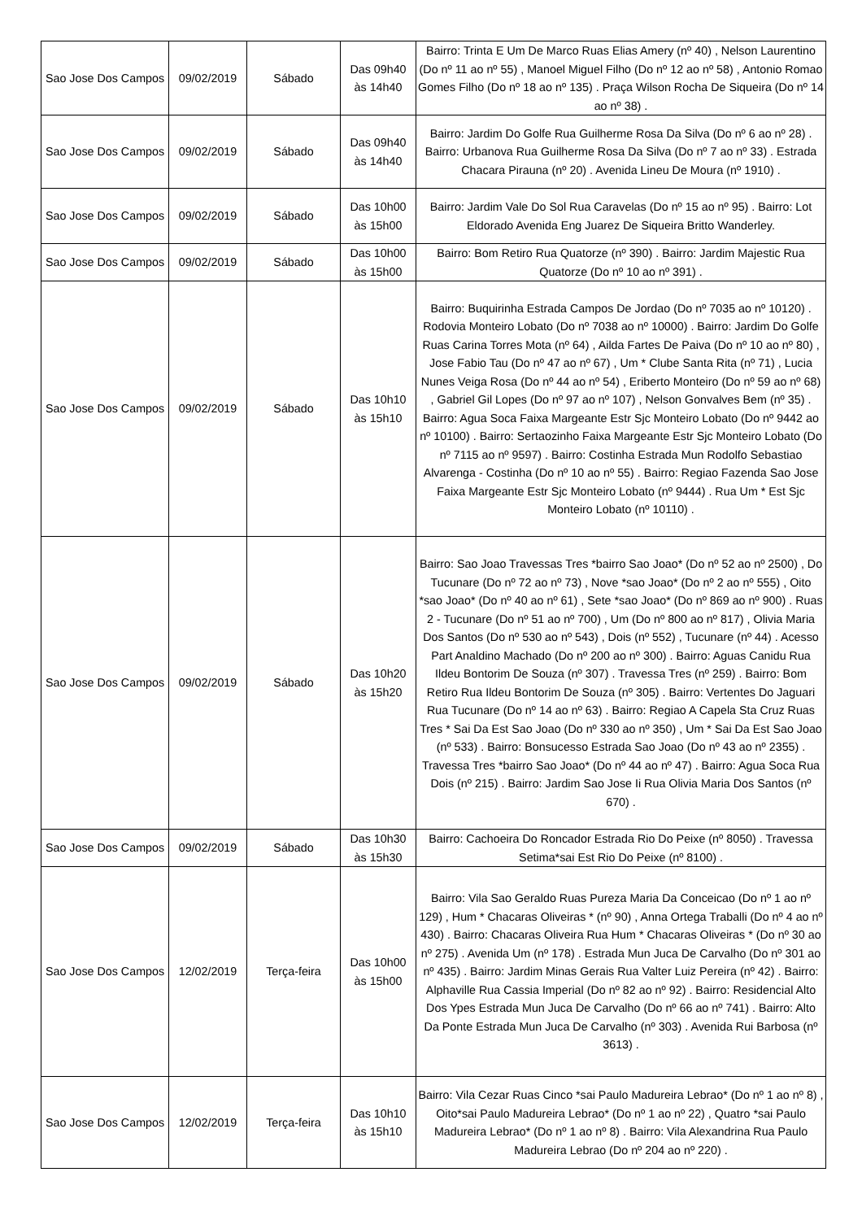| Sao Jose Dos Campos | 09/02/2019 | Sábado | Das 09h40 às 14h40 | Bairro: Trinta E Um De Marco Ruas Elias Amery (nº 40) , Nelson Laurentino (Do nº 11 ao nº 55) , Manoel Miguel Filho (Do nº 12 ao nº 58) , Antonio Romao Gomes Filho (Do nº 18 ao nº 135) . Praça Wilson Rocha De Siqueira (Do nº 14 ao nº 38) . |
| Sao Jose Dos Campos | 09/02/2019 | Sábado | Das 09h40 às 14h40 | Bairro: Jardim Do Golfe Rua Guilherme Rosa Da Silva (Do nº 6 ao nº 28) . Bairro: Urbanova Rua Guilherme Rosa Da Silva (Do nº 7 ao nº 33) . Estrada Chacara Pirauna (nº 20) . Avenida Lineu De Moura (nº 1910) . |
| Sao Jose Dos Campos | 09/02/2019 | Sábado | Das 10h00 às 15h00 | Bairro: Jardim Vale Do Sol Rua Caravelas (Do nº 15 ao nº 95) . Bairro: Lot Eldorado Avenida Eng Juarez De Siqueira Britto Wanderley. |
| Sao Jose Dos Campos | 09/02/2019 | Sábado | Das 10h00 às 15h00 | Bairro: Bom Retiro Rua Quatorze (nº 390) . Bairro: Jardim Majestic Rua Quatorze (Do nº 10 ao nº 391) . |
| Sao Jose Dos Campos | 09/02/2019 | Sábado | Das 10h10 às 15h10 | Bairro: Buquirinha Estrada Campos De Jordao (Do nº 7035 ao nº 10120) . Rodovia Monteiro Lobato (Do nº 7038 ao nº 10000) . Bairro: Jardim Do Golfe Ruas Carina Torres Mota (nº 64) , Ailda Fartes De Paiva (Do nº 10 ao nº 80) , Jose Fabio Tau (Do nº 47 ao nº 67) , Um * Clube Santa Rita (nº 71) , Lucia Nunes Veiga Rosa (Do nº 44 ao nº 54) , Eriberto Monteiro (Do nº 59 ao nº 68) , Gabriel Gil Lopes (Do nº 97 ao nº 107) , Nelson Gonvalves Bem (nº 35) . Bairro: Agua Soca Faixa Margeante Estr Sjc Monteiro Lobato (Do nº 9442 ao nº 10100) . Bairro: Sertaozinho Faixa Margeante Estr Sjc Monteiro Lobato (Do nº 7115 ao nº 9597) . Bairro: Costinha Estrada Mun Rodolfo Sebastiao Alvarenga - Costinha (Do nº 10 ao nº 55) . Bairro: Regiao Fazenda Sao Jose Faixa Margeante Estr Sjc Monteiro Lobato (nº 9444) . Rua Um * Est Sjc Monteiro Lobato (nº 10110) . |
| Sao Jose Dos Campos | 09/02/2019 | Sábado | Das 10h20 às 15h20 | Bairro: Sao Joao Travessas Tres *bairro Sao Joao* (Do nº 52 ao nº 2500) , Do Tucunare (Do nº 72 ao nº 73) , Nove *sao Joao* (Do nº 2 ao nº 555) , Oito *sao Joao* (Do nº 40 ao nº 61) , Sete *sao Joao* (Do nº 869 ao nº 900) . Ruas 2 - Tucunare (Do nº 51 ao nº 700) , Um (Do nº 800 ao nº 817) , Olivia Maria Dos Santos (Do nº 530 ao nº 543) , Dois (nº 552) , Tucunare (nº 44) . Acesso Part Analdino Machado (Do nº 200 ao nº 300) . Bairro: Aguas Canidu Rua Ildeu Bontorim De Souza (nº 307) . Travessa Tres (nº 259) . Bairro: Bom Retiro Rua Ildeu Bontorim De Souza (nº 305) . Bairro: Vertentes Do Jaguari Rua Tucunare (Do nº 14 ao nº 63) . Bairro: Regiao A Capela Sta Cruz Ruas Tres * Sai Da Est Sao Joao (Do nº 330 ao nº 350) , Um * Sai Da Est Sao Joao (nº 533) . Bairro: Bonsucesso Estrada Sao Joao (Do nº 43 ao nº 2355) . Travessa Tres *bairro Sao Joao* (Do nº 44 ao nº 47) . Bairro: Agua Soca Rua Dois (nº 215) . Bairro: Jardim Sao Jose Ii Rua Olivia Maria Dos Santos (nº 670) . |
| Sao Jose Dos Campos | 09/02/2019 | Sábado | Das 10h30 às 15h30 | Bairro: Cachoeira Do Roncador Estrada Rio Do Peixe (nº 8050) . Travessa Setima*sai Est Rio Do Peixe (nº 8100) . |
| Sao Jose Dos Campos | 12/02/2019 | Terça-feira | Das 10h00 às 15h00 | Bairro: Vila Sao Geraldo Ruas Pureza Maria Da Conceicao (Do nº 1 ao nº 129) , Hum * Chacaras Oliveiras * (nº 90) , Anna Ortega Traballi (Do nº 4 ao nº 430) . Bairro: Chacaras Oliveira Rua Hum * Chacaras Oliveiras * (Do nº 30 ao nº 275) . Avenida Um (nº 178) . Estrada Mun Juca De Carvalho (Do nº 301 ao nº 435) . Bairro: Jardim Minas Gerais Rua Valter Luiz Pereira (nº 42) . Bairro: Alphaville Rua Cassia Imperial (Do nº 82 ao nº 92) . Bairro: Residencial Alto Dos Ypes Estrada Mun Juca De Carvalho (Do nº 66 ao nº 741) . Bairro: Alto Da Ponte Estrada Mun Juca De Carvalho (nº 303) . Avenida Rui Barbosa (nº 3613) . |
| Sao Jose Dos Campos | 12/02/2019 | Terça-feira | Das 10h10 às 15h10 | Bairro: Vila Cezar Ruas Cinco *sai Paulo Madureira Lebrao* (Do nº 1 ao nº 8) , Oito*sai Paulo Madureira Lebrao* (Do nº 1 ao nº 22) , Quatro *sai Paulo Madureira Lebrao* (Do nº 1 ao nº 8) . Bairro: Vila Alexandrina Rua Paulo Madureira Lebrao (Do nº 204 ao nº 220) . |